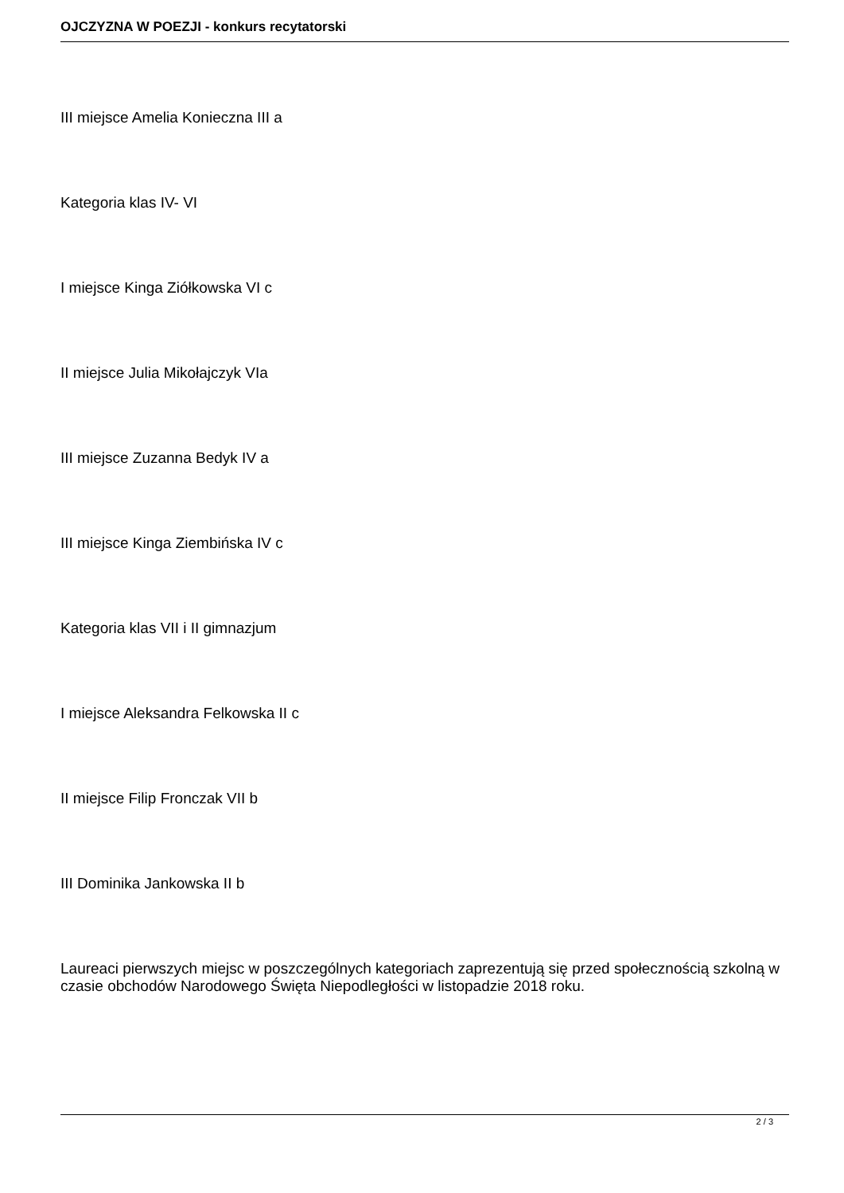OJCZYZNA W POEZJI - konkurs recytatorski
III miejsce Amelia Konieczna III a
Kategoria klas IV- VI
I miejsce Kinga Ziółkowska VI c
II miejsce Julia Mikołajczyk VIa
III miejsce Zuzanna Bedyk IV a
III miejsce Kinga Ziembińska IV c
Kategoria klas VII i II gimnazjum
I miejsce Aleksandra Felkowska II c
II miejsce Filip Fronczak VII b
III Dominika Jankowska II b
Laureaci pierwszych miejsc w poszczególnych kategoriach zaprezentują się przed społecznością szkolną w czasie obchodów Narodowego Święta Niepodległości w listopadzie 2018 roku.
2 / 3